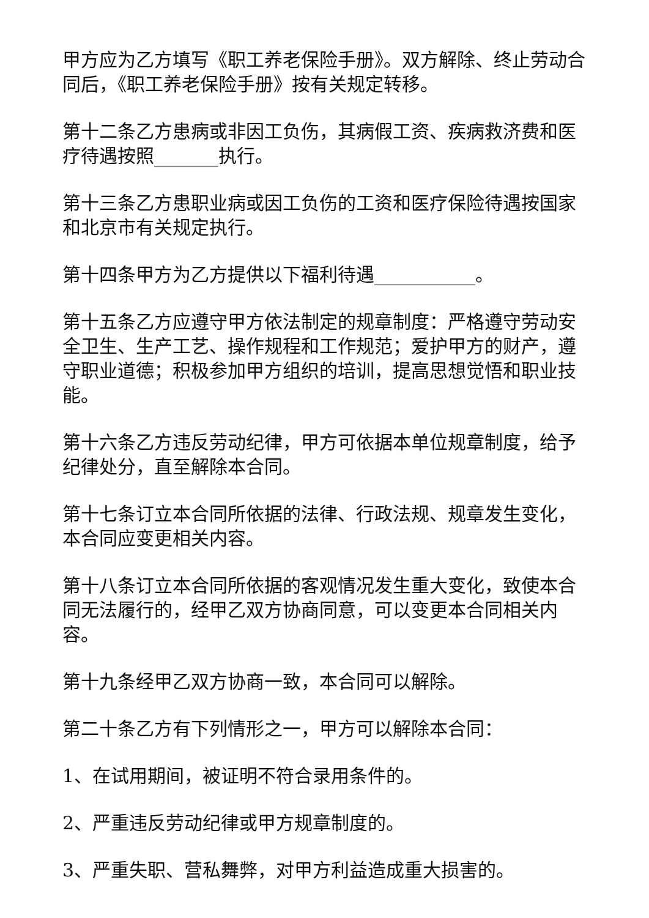甲方应为乙方填写《职工养老保险手册》。双方解除、终止劳动合同后，《职工养老保险手册》按有关规定转移。
第十二条乙方患病或非因工负伤，其病假工资、疾病救济费和医疗待遇按照_______执行。
第十三条乙方患职业病或因工负伤的工资和医疗保险待遇按国家和北京市有关规定执行。
第十四条甲方为乙方提供以下福利待遇___________。
第十五条乙方应遵守甲方依法制定的规章制度：严格遵守劳动安全卫生、生产工艺、操作规程和工作规范；爱护甲方的财产，遵守职业道德；积极参加甲方组织的培训，提高思想觉悟和职业技能。
第十六条乙方违反劳动纪律，甲方可依据本单位规章制度，给予纪律处分，直至解除本合同。
第十七条订立本合同所依据的法律、行政法规、规章发生变化，本合同应变更相关内容。
第十八条订立本合同所依据的客观情况发生重大变化，致使本合同无法履行的，经甲乙双方协商同意，可以变更本合同相关内容。
第十九条经甲乙双方协商一致，本合同可以解除。
第二十条乙方有下列情形之一，甲方可以解除本合同：
1、在试用期间，被证明不符合录用条件的。
2、严重违反劳动纪律或甲方规章制度的。
3、严重失职、营私舞弊，对甲方利益造成重大损害的。